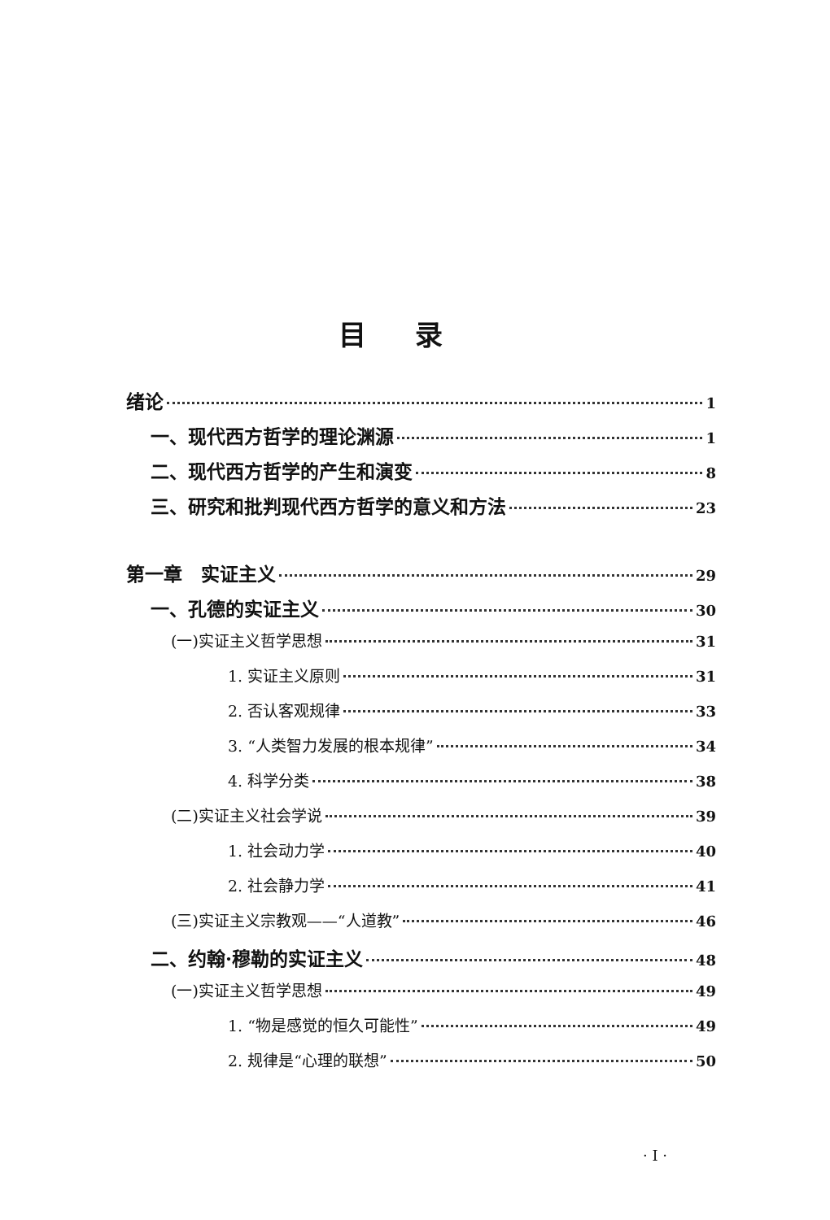目录
绪论 1
一、现代西方哲学的理论渊源 1
二、现代西方哲学的产生和演变 8
三、研究和批判现代西方哲学的意义和方法 23
第一章　实证主义 29
一、孔德的实证主义 30
(一)实证主义哲学思想 31
1. 实证主义原则 31
2. 否认客观规律 33
3. “人类智力发展的根本规律” 34
4. 科学分类 38
(二)实证主义社会学说 39
1. 社会动力学 40
2. 社会静力学 41
(三)实证主义宗教观——“人道教” 46
二、约翰·穆勒的实证主义 48
(一)实证主义哲学思想 49
1. “物是感觉的恒久可能性” 49
2. 规律是“心理的联想” 50
· I ·